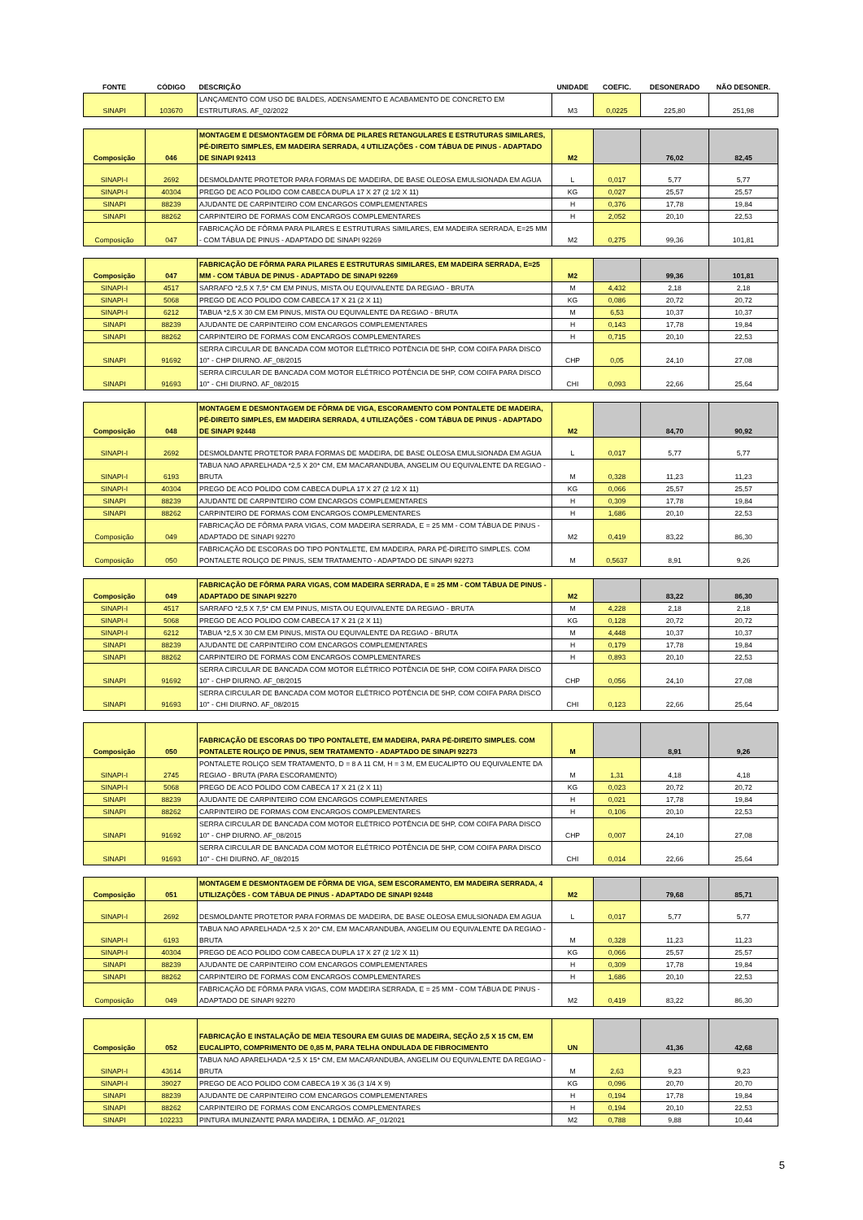| FONTE | CÓDIGO | DESCRIÇÃO | UNIDADE | COEFIC. | DESONERADO | NÃO DESONER. |
| --- | --- | --- | --- | --- | --- | --- |
| SINAPI | 103670 | LANÇAMENTO COM USO DE BALDES, ADENSAMENTO E ACABAMENTO DE CONCRETO EM ESTRUTURAS. AF_02/2022 | M3 | 0,0225 | 225,80 | 251,98 |
| Composição | 046 | MONTAGEM E DESMONTAGEM DE FÔRMA DE PILARES RETANGULARES E ESTRUTURAS SIMILARES, PÉ-DIREITO SIMPLES, EM MADEIRA SERRADA, 4 UTILIZAÇÕES - COM TÁBUA DE PINUS - ADAPTADO DE SINAPI 92413 | M2 | | 76,02 | 82,45 |
| SINAPI-I | 2692 | DESMOLDANTE PROTETOR PARA FORMAS DE MADEIRA, DE BASE OLEOSA EMULSIONADA EM AGUA | L | 0,017 | 5,77 | 5,77 |
| SINAPI-I | 40304 | PREGO DE ACO POLIDO COM CABECA DUPLA 17 X 27 (2 1/2 X 11) | KG | 0,027 | 25,57 | 25,57 |
| SINAPI | 88239 | AJUDANTE DE CARPINTEIRO COM ENCARGOS COMPLEMENTARES | H | 0,376 | 17,78 | 19,84 |
| SINAPI | 88262 | CARPINTEIRO DE FORMAS COM ENCARGOS COMPLEMENTARES | H | 2,052 | 20,10 | 22,53 |
| Composição | 047 | FABRICAÇÃO DE FÔRMA PARA PILARES E ESTRUTURAS SIMILARES, EM MADEIRA SERRADA, E=25 MM - COM TÁBUA DE PINUS - ADAPTADO DE SINAPI 92269 | M2 | 0,275 | 99,36 | 101,81 |
| Composição | 047 | FABRICAÇÃO DE FÔRMA PARA PILARES E ESTRUTURAS SIMILARES, EM MADEIRA SERRADA, E=25 MM - COM TÁBUA DE PINUS - ADAPTADO DE SINAPI 92269 | M2 | | 99,36 | 101,81 |
| SINAPI-I | 4517 | SARRAFO *2,5 X 7,5* CM EM PINUS, MISTA OU EQUIVALENTE DA REGIAO - BRUTA | M | 4,432 | 2,18 | 2,18 |
| SINAPI-I | 5068 | PREGO DE ACO POLIDO COM CABECA 17 X 21 (2 X 11) | KG | 0,086 | 20,72 | 20,72 |
| SINAPI-I | 6212 | TABUA *2,5 X 30 CM EM PINUS, MISTA OU EQUIVALENTE DA REGIAO - BRUTA | M | 6,53 | 10,37 | 10,37 |
| SINAPI | 88239 | AJUDANTE DE CARPINTEIRO COM ENCARGOS COMPLEMENTARES | H | 0,143 | 17,78 | 19,84 |
| SINAPI | 88262 | CARPINTEIRO DE FORMAS COM ENCARGOS COMPLEMENTARES | H | 0,715 | 20,10 | 22,53 |
| SINAPI | 91692 | SERRA CIRCULAR DE BANCADA COM MOTOR ELÉTRICO POTÊNCIA DE 5HP, COM COIFA PARA DISCO 10" - CHP DIURNO. AF_08/2015 | CHP | 0,05 | 24,10 | 27,08 |
| SINAPI | 91693 | SERRA CIRCULAR DE BANCADA COM MOTOR ELÉTRICO POTÊNCIA DE 5HP, COM COIFA PARA DISCO 10" - CHI DIURNO. AF_08/2015 | CHI | 0,093 | 22,66 | 25,64 |
| Composição | 048 | MONTAGEM E DESMONTAGEM DE FÔRMA DE VIGA, ESCORAMENTO COM PONTALETE DE MADEIRA, PÉ-DIREITO SIMPLES, EM MADEIRA SERRADA, 4 UTILIZAÇÕES - COM TÁBUA DE PINUS - ADAPTADO DE SINAPI 92448 | M2 | | 84,70 | 90,92 |
| SINAPI-I | 2692 | DESMOLDANTE PROTETOR PARA FORMAS DE MADEIRA, DE BASE OLEOSA EMULSIONADA EM AGUA | L | 0,017 | 5,77 | 5,77 |
| SINAPI-I | 6193 | TABUA NAO APARELHADA *2,5 X 20* CM, EM MACARANDUBA, ANGELIM OU EQUIVALENTE DA REGIAO - BRUTA | M | 0,328 | 11,23 | 11,23 |
| SINAPI-I | 40304 | PREGO DE ACO POLIDO COM CABECA DUPLA 17 X 27 (2 1/2 X 11) | KG | 0,066 | 25,57 | 25,57 |
| SINAPI | 88239 | AJUDANTE DE CARPINTEIRO COM ENCARGOS COMPLEMENTARES | H | 0,309 | 17,78 | 19,84 |
| SINAPI | 88262 | CARPINTEIRO DE FORMAS COM ENCARGOS COMPLEMENTARES | H | 1,686 | 20,10 | 22,53 |
| Composição | 049 | FABRICAÇÃO DE FÔRMA PARA VIGAS, COM MADEIRA SERRADA, E = 25 MM - COM TÁBUA DE PINUS - ADAPTADO DE SINAPI 92270 | M2 | 0,419 | 83,22 | 86,30 |
| Composição | 050 | FABRICAÇÃO DE ESCORAS DO TIPO PONTALETE, EM MADEIRA, PARA PÉ-DIREITO SIMPLES. COM PONTALETE ROLIÇO DE PINUS, SEM TRATAMENTO - ADAPTADO DE SINAPI 92273 | M | 0,5637 | 8,91 | 9,26 |
| Composição | 049 | FABRICAÇÃO DE FÔRMA PARA VIGAS, COM MADEIRA SERRADA, E = 25 MM - COM TÁBUA DE PINUS - ADAPTADO DE SINAPI 92270 | M2 | | 83,22 | 86,30 |
| SINAPI-I | 4517 | SARRAFO *2,5 X 7,5* CM EM PINUS, MISTA OU EQUIVALENTE DA REGIAO - BRUTA | M | 4,228 | 2,18 | 2,18 |
| SINAPI-I | 5068 | PREGO DE ACO POLIDO COM CABECA 17 X 21 (2 X 11) | KG | 0,128 | 20,72 | 20,72 |
| SINAPI-I | 6212 | TABUA *2,5 X 30 CM EM PINUS, MISTA OU EQUIVALENTE DA REGIAO - BRUTA | M | 4,448 | 10,37 | 10,37 |
| SINAPI | 88239 | AJUDANTE DE CARPINTEIRO COM ENCARGOS COMPLEMENTARES | H | 0,179 | 17,78 | 19,84 |
| SINAPI | 88262 | CARPINTEIRO DE FORMAS COM ENCARGOS COMPLEMENTARES | H | 0,893 | 20,10 | 22,53 |
| SINAPI | 91692 | SERRA CIRCULAR DE BANCADA COM MOTOR ELÉTRICO POTÊNCIA DE 5HP, COM COIFA PARA DISCO 10" - CHP DIURNO. AF_08/2015 | CHP | 0,056 | 24,10 | 27,08 |
| SINAPI | 91693 | SERRA CIRCULAR DE BANCADA COM MOTOR ELÉTRICO POTÊNCIA DE 5HP, COM COIFA PARA DISCO 10" - CHI DIURNO. AF_08/2015 | CHI | 0,123 | 22,66 | 25,64 |
| Composição | 050 | FABRICAÇÃO DE ESCORAS DO TIPO PONTALETE, EM MADEIRA, PARA PÉ-DIREITO SIMPLES. COM PONTALETE ROLIÇO DE PINUS, SEM TRATAMENTO - ADAPTADO DE SINAPI 92273 | M | | 8,91 | 9,26 |
| SINAPI-I | 2745 | PONTALETE ROLIÇO SEM TRATAMENTO, D = 8 A 11 CM, H = 3 M, EM EUCALIPTO OU EQUIVALENTE DA REGIAO - BRUTA (PARA ESCORAMENTO) | M | 1,31 | 4,18 | 4,18 |
| SINAPI-I | 5068 | PREGO DE ACO POLIDO COM CABECA 17 X 21 (2 X 11) | KG | 0,023 | 20,72 | 20,72 |
| SINAPI | 88239 | AJUDANTE DE CARPINTEIRO COM ENCARGOS COMPLEMENTARES | H | 0,021 | 17,78 | 19,84 |
| SINAPI | 88262 | CARPINTEIRO DE FORMAS COM ENCARGOS COMPLEMENTARES | H | 0,106 | 20,10 | 22,53 |
| SINAPI | 91692 | SERRA CIRCULAR DE BANCADA COM MOTOR ELÉTRICO POTÊNCIA DE 5HP, COM COIFA PARA DISCO 10" - CHP DIURNO. AF_08/2015 | CHP | 0,007 | 24,10 | 27,08 |
| SINAPI | 91693 | SERRA CIRCULAR DE BANCADA COM MOTOR ELÉTRICO POTÊNCIA DE 5HP, COM COIFA PARA DISCO 10" - CHI DIURNO. AF_08/2015 | CHI | 0,014 | 22,66 | 25,64 |
| Composição | 051 | MONTAGEM E DESMONTAGEM DE FÔRMA DE VIGA, SEM ESCORAMENTO, EM MADEIRA SERRADA, 4 UTILIZAÇÕES - COM TÁBUA DE PINUS - ADAPTADO DE SINAPI 92448 | M2 | | 79,68 | 85,71 |
| SINAPI-I | 2692 | DESMOLDANTE PROTETOR PARA FORMAS DE MADEIRA, DE BASE OLEOSA EMULSIONADA EM AGUA | L | 0,017 | 5,77 | 5,77 |
| SINAPI-I | 6193 | TABUA NAO APARELHADA *2,5 X 20* CM, EM MACARANDUBA, ANGELIM OU EQUIVALENTE DA REGIAO - BRUTA | M | 0,328 | 11,23 | 11,23 |
| SINAPI-I | 40304 | PREGO DE ACO POLIDO COM CABECA DUPLA 17 X 27 (2 1/2 X 11) | KG | 0,066 | 25,57 | 25,57 |
| SINAPI | 88239 | AJUDANTE DE CARPINTEIRO COM ENCARGOS COMPLEMENTARES | H | 0,309 | 17,78 | 19,84 |
| SINAPI | 88262 | CARPINTEIRO DE FORMAS COM ENCARGOS COMPLEMENTARES | H | 1,686 | 20,10 | 22,53 |
| Composição | 049 | FABRICAÇÃO DE FÔRMA PARA VIGAS, COM MADEIRA SERRADA, E = 25 MM - COM TÁBUA DE PINUS - ADAPTADO DE SINAPI 92270 | M2 | 0,419 | 83,22 | 86,30 |
| Composição | 052 | FABRICAÇÃO E INSTALAÇÃO DE MEIA TESOURA EM GUIAS DE MADEIRA, SEÇÃO 2,5 X 15 CM, EM EUCALIPTO, COMPRIMENTO DE 0,85 M, PARA TELHA ONDULADA DE FIBROCIMENTO | UN | | 41,36 | 42,68 |
| SINAPI-I | 43614 | TABUA NAO APARELHADA *2,5 X 15* CM, EM MACARANDUBA, ANGELIM OU EQUIVALENTE DA REGIAO - BRUTA | M | 2,63 | 9,23 | 9,23 |
| SINAPI-I | 39027 | PREGO DE ACO POLIDO COM CABECA 19 X 36 (3 1/4 X 9) | KG | 0,096 | 20,70 | 20,70 |
| SINAPI | 88239 | AJUDANTE DE CARPINTEIRO COM ENCARGOS COMPLEMENTARES | H | 0,194 | 17,78 | 19,84 |
| SINAPI | 88262 | CARPINTEIRO DE FORMAS COM ENCARGOS COMPLEMENTARES | H | 0,194 | 20,10 | 22,53 |
| SINAPI | 102233 | PINTURA IMUNIZANTE PARA MADEIRA, 1 DEMÃO. AF_01/2021 | M2 | 0,788 | 9,88 | 10,44 |
5